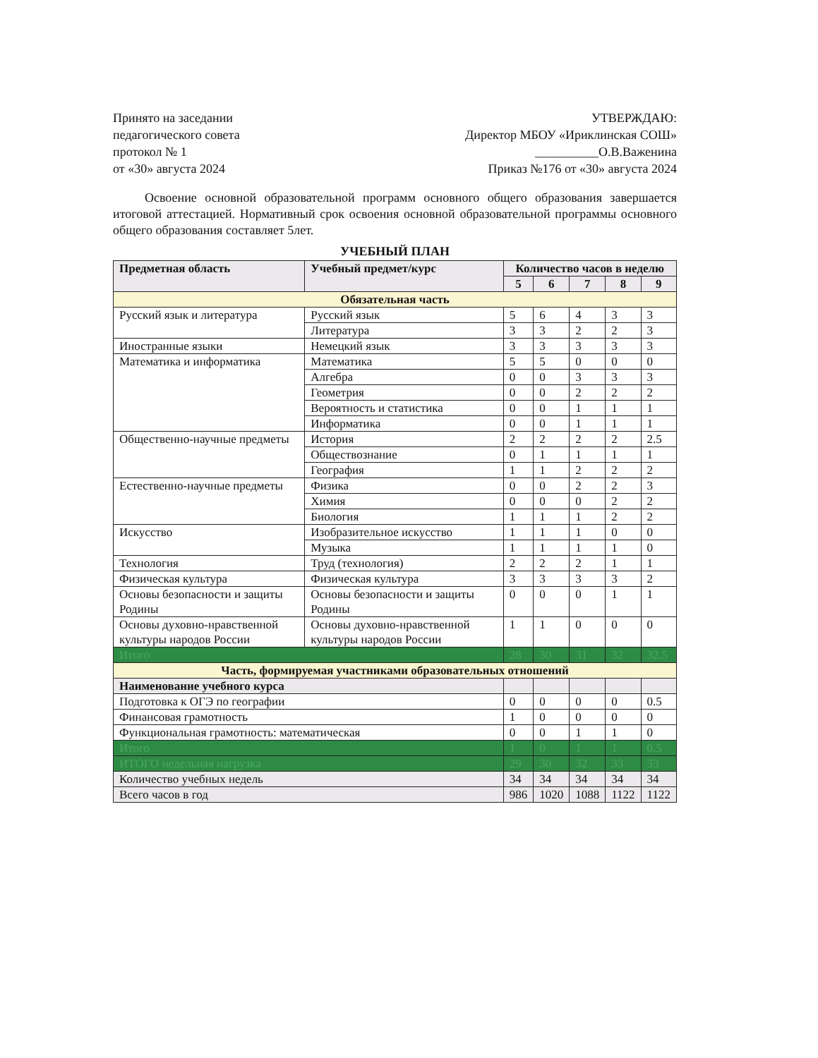Принято на заседании
педагогического совета
протокол № 1
от «30» августа 2024
УТВЕРЖДАЮ:
Директор МБОУ «Ириклинская СОШ»
__________О.В.Важенина
Приказ №176 от «30» августа 2024
Освоение основной образовательной программ основного общего образования завершается итоговой аттестацией. Нормативный срок освоения основной образовательной программы основного общего образования составляет 5лет.
УЧЕБНЫЙ ПЛАН
| Предметная область | Учебный предмет/курс | Количество часов в неделю | | | | |
| --- | --- | --- | --- | --- | --- | --- |
| | | 5 | 6 | 7 | 8 | 9 |
| Обязательная часть | | | | | | |
| Русский язык и литература | Русский язык | 5 | 6 | 4 | 3 | 3 |
| | Литература | 3 | 3 | 2 | 2 | 3 |
| Иностранные языки | Немецкий язык | 3 | 3 | 3 | 3 | 3 |
| Математика и информатика | Математика | 5 | 5 | 0 | 0 | 0 |
| | Алгебра | 0 | 0 | 3 | 3 | 3 |
| | Геометрия | 0 | 0 | 2 | 2 | 2 |
| | Вероятность и статистика | 0 | 0 | 1 | 1 | 1 |
| | Информатика | 0 | 0 | 1 | 1 | 1 |
| Общественно-научные предметы | История | 2 | 2 | 2 | 2 | 2.5 |
| | Обществознание | 0 | 1 | 1 | 1 | 1 |
| | География | 1 | 1 | 2 | 2 | 2 |
| Естественно-научные предметы | Физика | 0 | 0 | 2 | 2 | 3 |
| | Химия | 0 | 0 | 0 | 2 | 2 |
| | Биология | 1 | 1 | 1 | 2 | 2 |
| Искусство | Изобразительное искусство | 1 | 1 | 1 | 0 | 0 |
| | Музыка | 1 | 1 | 1 | 1 | 0 |
| Технология | Труд (технология) | 2 | 2 | 2 | 1 | 1 |
| Физическая культура | Физическая культура | 3 | 3 | 3 | 3 | 2 |
| Основы безопасности и защиты Родины | Основы безопасности и защиты Родины | 0 | 0 | 0 | 1 | 1 |
| Основы духовно-нравственной культуры народов России | Основы духовно-нравственной культуры народов России | 1 | 1 | 0 | 0 | 0 |
| Итого | | 28 | 30 | 31 | 32 | 32.5 |
| Часть, формируемая участниками образовательных отношений | | | | | | |
| Наименование учебного курса | | | | | | |
| Подготовка к ОГЭ по географии | | 0 | 0 | 0 | 0 | 0.5 |
| Финансовая грамотность | | 1 | 0 | 0 | 0 | 0 |
| Функциональная грамотность: математическая | | 0 | 0 | 1 | 1 | 0 |
| Итого | | 1 | 0 | 1 | 1 | 0.5 |
| ИТОГО недельная нагрузка | | 29 | 30 | 32 | 33 | 33 |
| Количество учебных недель | | 34 | 34 | 34 | 34 | 34 |
| Всего часов в год | | 986 | 1020 | 1088 | 1122 | 1122 |